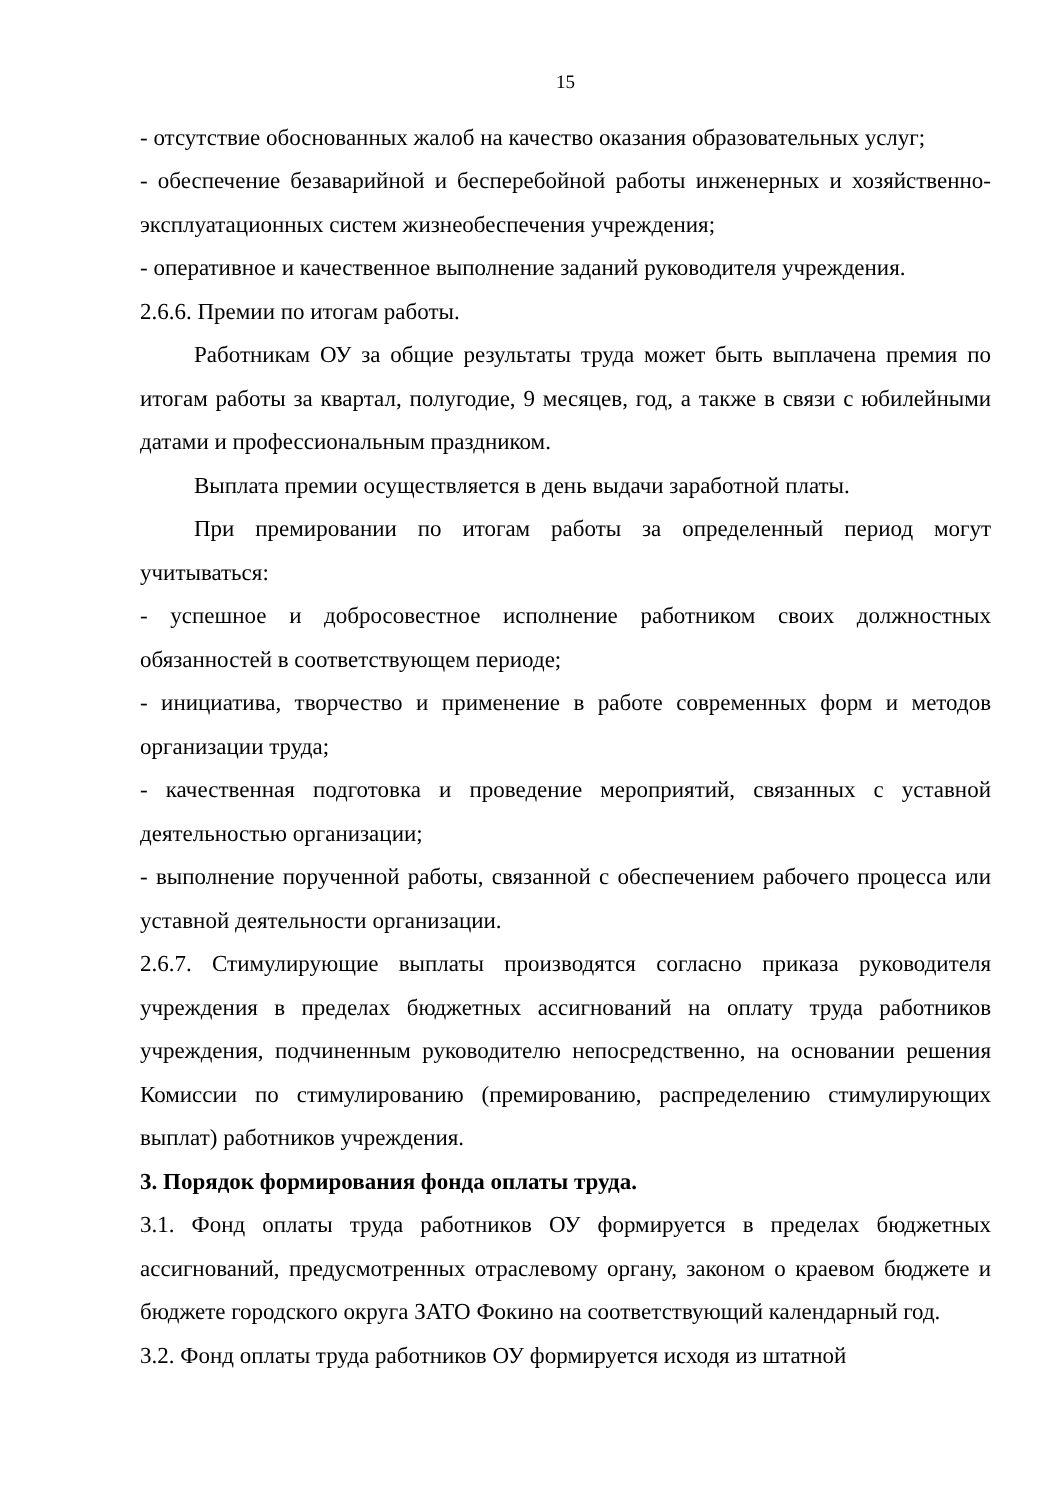15
- отсутствие обоснованных жалоб на качество оказания образовательных услуг;
- обеспечение безаварийной и бесперебойной работы инженерных и хозяйственно-эксплуатационных систем жизнеобеспечения учреждения;
- оперативное и качественное выполнение заданий руководителя учреждения.
2.6.6. Премии по итогам работы.
Работникам ОУ за общие результаты труда может быть выплачена премия по итогам работы за квартал, полугодие, 9 месяцев, год, а также в связи с юбилейными датами и профессиональным праздником.
Выплата премии осуществляется в день выдачи заработной платы.
При премировании по итогам работы за определенный период могут учитываться:
- успешное и добросовестное исполнение работником своих должностных обязанностей в соответствующем периоде;
- инициатива, творчество и применение в работе современных форм и методов организации труда;
- качественная подготовка и проведение мероприятий, связанных с уставной деятельностью организации;
- выполнение порученной работы, связанной с обеспечением рабочего процесса или уставной деятельности организации.
2.6.7. Стимулирующие выплаты производятся согласно приказа руководителя учреждения в пределах бюджетных ассигнований на оплату труда работников учреждения, подчиненным руководителю непосредственно, на основании решения Комиссии по стимулированию (премированию, распределению стимулирующих выплат) работников учреждения.
3. Порядок формирования фонда оплаты труда.
3.1. Фонд оплаты труда работников ОУ формируется в пределах бюджетных ассигнований, предусмотренных отраслевому органу, законом о краевом бюджете и бюджете городского округа ЗАТО Фокино на соответствующий календарный год.
3.2. Фонд оплаты труда работников ОУ формируется исходя из штатной